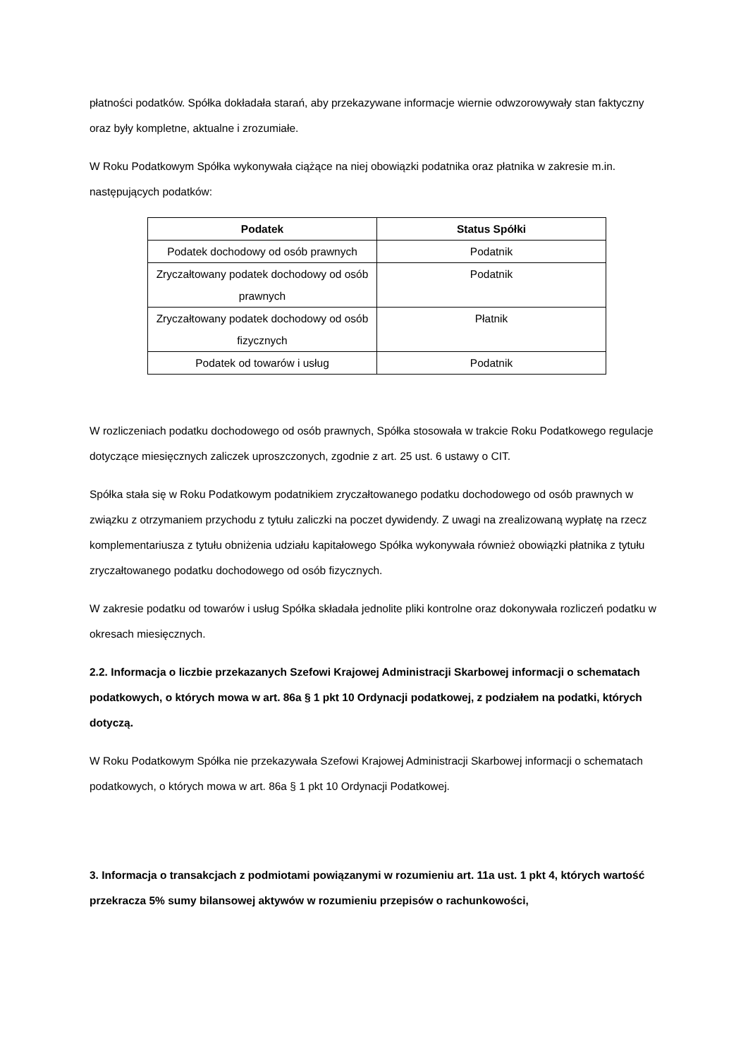płatności podatków. Spółka dokładała starań, aby przekazywane informacje wiernie odwzorowywały stan faktyczny oraz były kompletne, aktualne i zrozumiałe.
W Roku Podatkowym Spółka wykonywała ciążące na niej obowiązki podatnika oraz płatnika w zakresie m.in. następujących podatków:
| Podatek | Status Spółki |
| --- | --- |
| Podatek dochodowy od osób prawnych | Podatnik |
| Zryczałtowany podatek dochodowy od osób prawnych | Podatnik |
| Zryczałtowany podatek dochodowy od osób fizycznych | Płatnik |
| Podatek od towarów i usług | Podatnik |
W rozliczeniach podatku dochodowego od osób prawnych, Spółka stosowała w trakcie Roku Podatkowego regulacje dotyczące miesięcznych zaliczek uproszczonych, zgodnie z art. 25 ust. 6 ustawy o CIT.
Spółka stała się w Roku Podatkowym podatnikiem zryczałtowanego podatku dochodowego od osób prawnych w związku z otrzymaniem przychodu z tytułu zaliczki na poczet dywidendy. Z uwagi na zrealizowaną wypłatę na rzecz komplementariusza z tytułu obniżenia udziału kapitałowego Spółka wykonywała również obowiązki płatnika z tytułu zryczałtowanego podatku dochodowego od osób fizycznych.
W zakresie podatku od towarów i usług Spółka składała jednolite pliki kontrolne oraz dokonywała rozliczeń podatku w okresach miesięcznych.
2.2. Informacja o liczbie przekazanych Szefowi Krajowej Administracji Skarbowej informacji o schematach podatkowych, o których mowa w art. 86a § 1 pkt 10 Ordynacji podatkowej, z podziałem na podatki, których dotyczą.
W Roku Podatkowym Spółka nie przekazywała Szefowi Krajowej Administracji Skarbowej informacji o schematach podatkowych, o których mowa w art. 86a § 1 pkt 10 Ordynacji Podatkowej.
3. Informacja o transakcjach z podmiotami powiązanymi w rozumieniu art. 11a ust. 1 pkt 4, których wartość przekracza 5% sumy bilansowej aktywów w rozumieniu przepisów o rachunkowości,